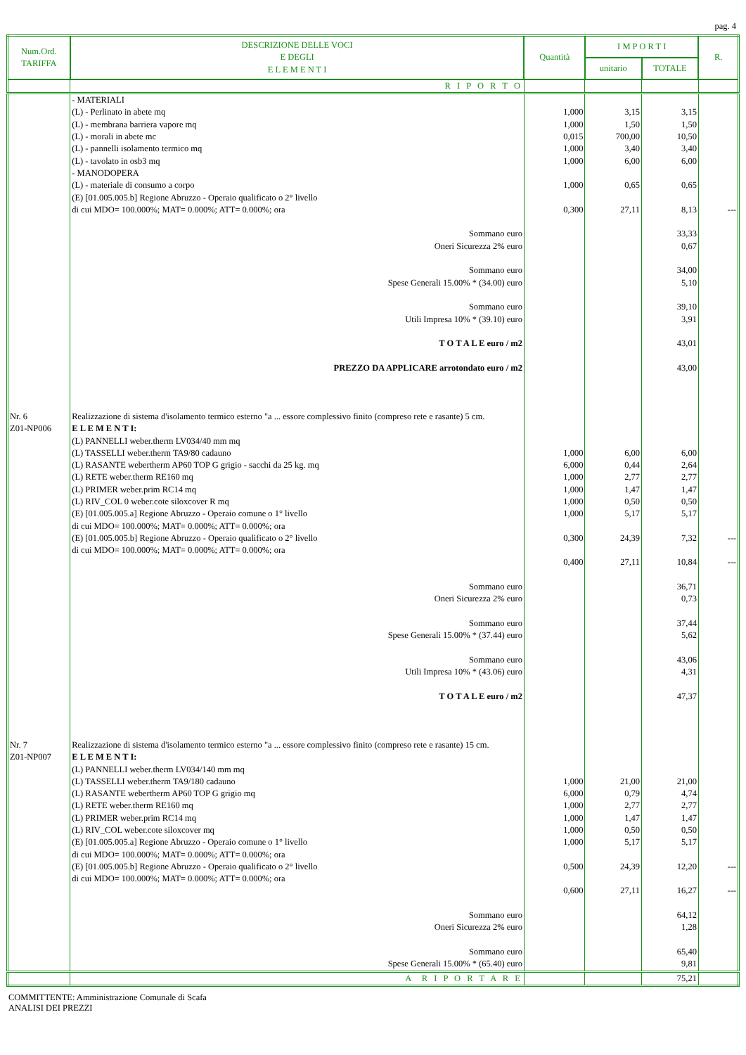pag. 4
| Num.Ord. TARIFFA | DESCRIZIONE DELLE VOCI E DEGLI E L E M E N T I | Quantità | I M P O R T I | | R. |
| --- | --- | --- | --- | --- | --- |
| | | | unitario | TOTALE | |
| | R I P O R T O | | | | |
| | - MATERIALI (L) - Perlinato in abete mq (L) - membrana barriera vapore mq (L) - morali in abete mc (L) - pannelli isolamento termico mq (L) - tavolato in osb3 mq - MANODOPERA (L) - materiale di consumo a corpo (E) [01.005.005.b] Regione Abruzzo - Operaio qualificato o 2° livello di cui MDO= 100.000%; MAT= 0.000%; ATT= 0.000%; ora | 1,000 1,000 0,015 1,000 1,000 1,000 0,300 | 3,15 1,50 700,00 3,40 6,00 0,65 27,11 | 3,15 1,50 10,50 3,40 6,00 0,65 8,13 | --- |
| | Sommano euro Oneri Sicurezza 2% euro Sommano euro Spese Generali 15.00% * (34.00) euro Sommano euro Utili Impresa 10% * (39.10) euro T O T A L E euro / m2 PREZZO DA APPLICARE arrotondato euro / m2 | | | 33,33 0,67 34,00 5,10 39,10 3,91 43,01 43,00 | |
| Nr. 6 Z01-NP006 | Realizzazione di sistema d'isolamento termico esterno "a ... essore complessivo finito (compreso rete e rasante) 5 cm. E L E M E N T I: (L) PANNELLI weber.therm LV034/40 mm mq (L) TASSELLI weber.therm TA9/80 cadauno (L) RASANTE webertherm AP60 TOP G grigio - sacchi da 25 kg. mq (L) RETE weber.therm RE160 mq (L) PRIMER weber.prim RC14 mq (L) RIV_COL 0 weber.cote siloxcover R mq (E) [01.005.005.a] Regione Abruzzo - Operaio comune o 1° livello di cui MDO= 100.000%; MAT= 0.000%; ATT= 0.000%; ora (E) [01.005.005.b] Regione Abruzzo - Operaio qualificato o 2° livello di cui MDO= 100.000%; MAT= 0.000%; ATT= 0.000%; ora | 1,000 6,000 1,000 1,000 1,000 1,000 0,300 0,400 | 6,00 0,44 2,77 1,47 0,50 5,17 24,39 27,11 | 6,00 2,64 2,77 1,47 0,50 5,17 7,32 10,84 | --- --- |
| | Sommano euro Oneri Sicurezza 2% euro Sommano euro Spese Generali 15.00% * (37.44) euro Sommano euro Utili Impresa 10% * (43.06) euro T O T A L E euro / m2 | | | 36,71 0,73 37,44 5,62 43,06 4,31 47,37 | |
| Nr. 7 Z01-NP007 | Realizzazione di sistema d'isolamento termico esterno "a ... essore complessivo finito (compreso rete e rasante) 15 cm. E L E M E N T I: (L) PANNELLI weber.therm LV034/140 mm mq (L) TASSELLI weber.therm TA9/180 cadauno (L) RASANTE webertherm AP60 TOP G grigio mq (L) RETE weber.therm RE160 mq (L) PRIMER weber.prim RC14 mq (L) RIV_COL weber.cote siloxcover mq (E) [01.005.005.a] Regione Abruzzo - Operaio comune o 1° livello di cui MDO= 100.000%; MAT= 0.000%; ATT= 0.000%; ora (E) [01.005.005.b] Regione Abruzzo - Operaio qualificato o 2° livello di cui MDO= 100.000%; MAT= 0.000%; ATT= 0.000%; ora | 1,000 6,000 1,000 1,000 1,000 1,000 0,500 0,600 | 21,00 0,79 2,77 1,47 0,50 5,17 24,39 27,11 | 21,00 4,74 2,77 1,47 0,50 5,17 12,20 16,27 | --- --- |
| | Sommano euro Oneri Sicurezza 2% euro Sommano euro Spese Generali 15.00% * (65.40) euro | | | 64,12 1,28 65,40 9,81 | |
| | A R I P O R T A R E | | | 75,21 | |
COMMITTENTE: Amministrazione Comunale di Scafa
ANALISI DEI PREZZI